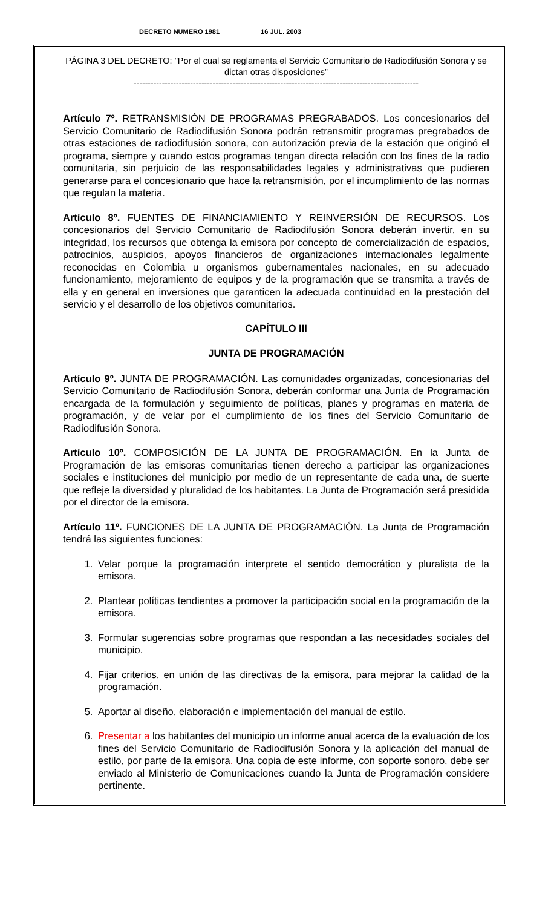DECRETO NUMERO 1981 16 JUL. 2003
PÁGINA 3 DEL DECRETO: "Por el cual se reglamenta el Servicio Comunitario de Radiodifusión Sonora y se dictan otras disposiciones”
-----------------------------------------------------------------------------------------------------
Artículo 7º. RETRANSMISIÓN DE PROGRAMAS PREGRABADOS. Los concesionarios del Servicio Comunitario de Radiodifusión Sonora podrán retransmitir programas pregrabados de otras estaciones de radiodifusión sonora, con autorización previa de la estación que originó el programa, siempre y cuando estos programas tengan directa relación con los fines de la radio comunitaria, sin perjuicio de las responsabilidades legales y administrativas que pudieren generarse para el concesionario que hace la retransmisión, por el incumplimiento de las normas que regulan la materia.
Artículo 8º. FUENTES DE FINANCIAMIENTO Y REINVERSIÓN DE RECURSOS. Los concesionarios del Servicio Comunitario de Radiodifusión Sonora deberán invertir, en su integridad, los recursos que obtenga la emisora por concepto de comercialización de espacios, patrocinios, auspicios, apoyos financieros de organizaciones internacionales legalmente reconocidas en Colombia u organismos gubernamentales nacionales, en su adecuado funcionamiento, mejoramiento de equipos y de la programación que se transmita a través de ella y en general en inversiones que garanticen la adecuada continuidad en la prestación del servicio y el desarrollo de los objetivos comunitarios.
CAPÍTULO III
JUNTA DE PROGRAMACIÓN
Artículo 9º. JUNTA DE PROGRAMACIÓN. Las comunidades organizadas, concesionarias del Servicio Comunitario de Radiodifusión Sonora, deberán conformar una Junta de Programación encargada de la formulación y seguimiento de políticas, planes y programas en materia de programación, y de velar por el cumplimiento de los fines del Servicio Comunitario de Radiodifusión Sonora.
Artículo 10º. COMPOSICIÓN DE LA JUNTA DE PROGRAMACIÓN. En la Junta de Programación de las emisoras comunitarias tienen derecho a participar las organizaciones sociales e instituciones del municipio por medio de un representante de cada una, de suerte que refleje la diversidad y pluralidad de los habitantes. La Junta de Programación será presidida por el director de la emisora.
Artículo 11º. FUNCIONES DE LA JUNTA DE PROGRAMACIÓN. La Junta de Programación tendrá las siguientes funciones:
1. Velar porque la programación interprete el sentido democrático y pluralista de la emisora.
2. Plantear políticas tendientes a promover la participación social en la programación de la emisora.
3. Formular sugerencias sobre programas que respondan a las necesidades sociales del municipio.
4. Fijar criterios, en unión de las directivas de la emisora, para mejorar la calidad de la programación.
5. Aportar al diseño, elaboración e implementación del manual de estilo.
6. Presentar a los habitantes del municipio un informe anual acerca de la evaluación de los fines del Servicio Comunitario de Radiodifusión Sonora y la aplicación del manual de estilo, por parte de la emisora. Una copia de este informe, con soporte sonoro, debe ser enviado al Ministerio de Comunicaciones cuando la Junta de Programación considere pertinente.